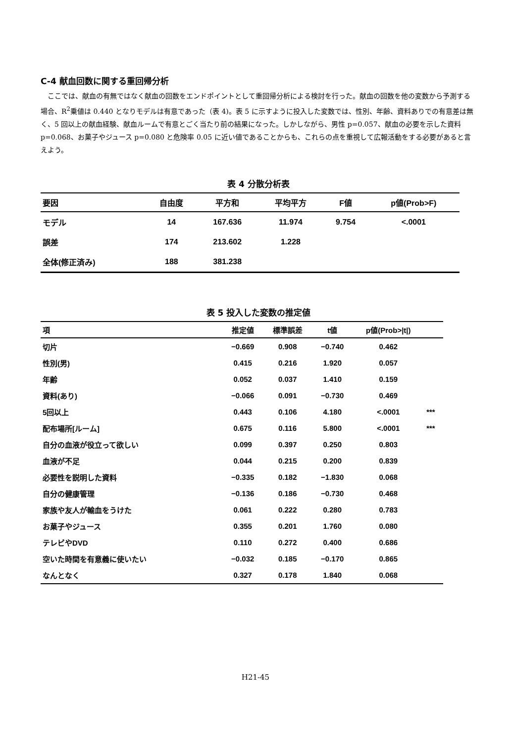C-4 献血回数に関する重回帰分析
ここでは、献血の有無ではなく献血の回数をエンドポイントとして重回帰分析による検討を行った。献血の回数を他の変数から予測する場合、R<sup>2</sup>乗値は 0.440 となりモデルは有意であった（表 4)。表 5 に示すように投入した変数では、性別、年齢、資料ありでの有意差は無く、5 回以上の献血経験、献血ルームで有意とごく当たり前の結果になった。しかしながら、男性 p=0.057、献血の必要を示した資料 p=0.068、お菓子やジュース p=0.080 と危険率 0.05 に近い値であることからも、これらの点を重視して広報活動をする必要があると言えよう。
表 4 分散分析表
| 要因 | 自由度 | 平方和 | 平均平方 | F値 | p値(Prob>F) |
| --- | --- | --- | --- | --- | --- |
| モデル | 14 | 167.636 | 11.974 | 9.754 | <.0001 |
| 誤差 | 174 | 213.602 | 1.228 | | |
| 全体(修正済み) | 188 | 381.238 | | | |
表 5 投入した変数の推定値
| 項 | 推定値 | 標準誤差 | t値 | p値(Prob>/t/) | |
| --- | --- | --- | --- | --- | --- |
| 切片 | −0.669 | 0.908 | −0.740 | 0.462 | |
| 性別(男) | 0.415 | 0.216 | 1.920 | 0.057 | |
| 年齢 | 0.052 | 0.037 | 1.410 | 0.159 | |
| 資料(あり) | −0.066 | 0.091 | −0.730 | 0.469 | |
| 5回以上 | 0.443 | 0.106 | 4.180 | <.0001 | *** |
| 配布場所[ルーム] | 0.675 | 0.116 | 5.800 | <.0001 | *** |
| 自分の血液が役立って欲しい | 0.099 | 0.397 | 0.250 | 0.803 | |
| 血液が不足 | 0.044 | 0.215 | 0.200 | 0.839 | |
| 必要性を説明した資料 | −0.335 | 0.182 | −1.830 | 0.068 | |
| 自分の健康管理 | −0.136 | 0.186 | −0.730 | 0.468 | |
| 家族や友人が輸血をうけた | 0.061 | 0.222 | 0.280 | 0.783 | |
| お菓子やジュース | 0.355 | 0.201 | 1.760 | 0.080 | |
| テレビやDVD | 0.110 | 0.272 | 0.400 | 0.686 | |
| 空いた時間を有意義に使いたい | −0.032 | 0.185 | −0.170 | 0.865 | |
| なんとなく | 0.327 | 0.178 | 1.840 | 0.068 | |
H21-45